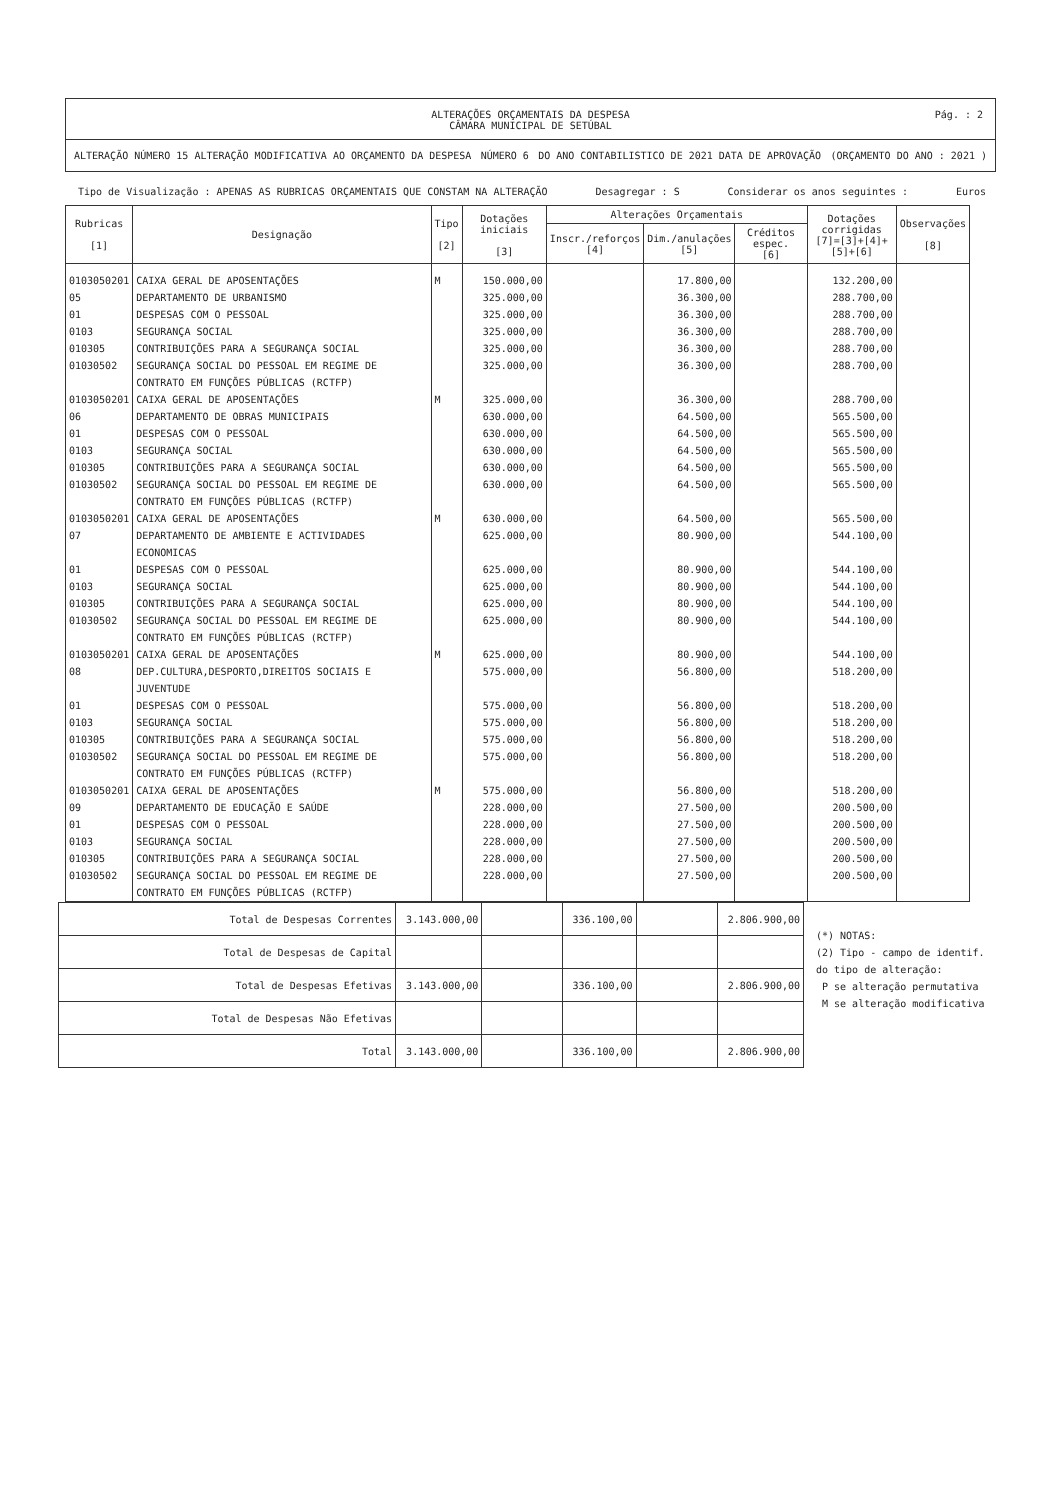ALTERAÇÕES ORÇAMENTAIS DA DESPESA
CÂMARA MUNICIPAL DE SETÚBAL
Pág. : 2
ALTERAÇÃO NÚMERO 15 ALTERAÇÃO MODIFICATIVA AO ORÇAMENTO DA DESPESA NÚMERO 6 DO ANO CONTABILISTICO DE 2021 DATA DE APROVAÇÃO (ORÇAMENTO DO ANO : 2021 )
Tipo de Visualização : APENAS AS RUBRICAS ORÇAMENTAIS QUE CONSTAM NA ALTERAÇÃO Desagregar : S Considerar os anos seguintes : Euros
| Rubricas [1] | Designação | Tipo [2] | Dotações iniciais [3] | Alterações Orçamentais | | | Dotações corrigidas [7]=[3]+[4]+[5]+[6] | Observações [8] |
| --- | --- | --- | --- | --- | --- | --- | --- | --- |
| | | | | Inscr./reforços [4] | Dim./anulações [5] | Créditos espec. [6] | | |
| 0103050201 | CAIXA GERAL DE APOSENTAÇÕES | M | 150.000,00 | | 17.800,00 | | 132.200,00 | |
| 05 | DEPARTAMENTO DE URBANISMO | | 325.000,00 | | 36.300,00 | | 288.700,00 | |
| 01 | DESPESAS COM O PESSOAL | | 325.000,00 | | 36.300,00 | | 288.700,00 | |
| 0103 | SEGURANÇA SOCIAL | | 325.000,00 | | 36.300,00 | | 288.700,00 | |
| 010305 | CONTRIBUIÇÕES PARA A SEGURANÇA SOCIAL | | 325.000,00 | | 36.300,00 | | 288.700,00 | |
| 01030502 | SEGURANÇA SOCIAL DO PESSOAL EM REGIME DE CONTRATO EM FUNÇÕES PÚBLICAS (RCTFP) | | 325.000,00 | | 36.300,00 | | 288.700,00 | |
| 0103050201 | CAIXA GERAL DE APOSENTAÇÕES | M | 325.000,00 | | 36.300,00 | | 288.700,00 | |
| 06 | DEPARTAMENTO DE OBRAS MUNICIPAIS | | 630.000,00 | | 64.500,00 | | 565.500,00 | |
| 01 | DESPESAS COM O PESSOAL | | 630.000,00 | | 64.500,00 | | 565.500,00 | |
| 0103 | SEGURANÇA SOCIAL | | 630.000,00 | | 64.500,00 | | 565.500,00 | |
| 010305 | CONTRIBUIÇÕES PARA A SEGURANÇA SOCIAL | | 630.000,00 | | 64.500,00 | | 565.500,00 | |
| 01030502 | SEGURANÇA SOCIAL DO PESSOAL EM REGIME DE CONTRATO EM FUNÇÕES PÚBLICAS (RCTFP) | | 630.000,00 | | 64.500,00 | | 565.500,00 | |
| 0103050201 | CAIXA GERAL DE APOSENTAÇÕES | M | 630.000,00 | | 64.500,00 | | 565.500,00 | |
| 07 | DEPARTAMENTO DE AMBIENTE E ACTIVIDADES ECONOMICAS | | 625.000,00 | | 80.900,00 | | 544.100,00 | |
| 01 | DESPESAS COM O PESSOAL | | 625.000,00 | | 80.900,00 | | 544.100,00 | |
| 0103 | SEGURANÇA SOCIAL | | 625.000,00 | | 80.900,00 | | 544.100,00 | |
| 010305 | CONTRIBUIÇÕES PARA A SEGURANÇA SOCIAL | | 625.000,00 | | 80.900,00 | | 544.100,00 | |
| 01030502 | SEGURANÇA SOCIAL DO PESSOAL EM REGIME DE CONTRATO EM FUNÇÕES PÚBLICAS (RCTFP) | | 625.000,00 | | 80.900,00 | | 544.100,00 | |
| 0103050201 | CAIXA GERAL DE APOSENTAÇÕES | M | 625.000,00 | | 80.900,00 | | 544.100,00 | |
| 08 | DEP.CULTURA,DESPORTO,DIREITOS SOCIAIS E JUVENTUDE | | 575.000,00 | | 56.800,00 | | 518.200,00 | |
| 01 | DESPESAS COM O PESSOAL | | 575.000,00 | | 56.800,00 | | 518.200,00 | |
| 0103 | SEGURANÇA SOCIAL | | 575.000,00 | | 56.800,00 | | 518.200,00 | |
| 010305 | CONTRIBUIÇÕES PARA A SEGURANÇA SOCIAL | | 575.000,00 | | 56.800,00 | | 518.200,00 | |
| 01030502 | SEGURANÇA SOCIAL DO PESSOAL EM REGIME DE CONTRATO EM FUNÇÕES PÚBLICAS (RCTFP) | | 575.000,00 | | 56.800,00 | | 518.200,00 | |
| 0103050201 | CAIXA GERAL DE APOSENTAÇÕES | M | 575.000,00 | | 56.800,00 | | 518.200,00 | |
| 09 | DEPARTAMENTO DE EDUCAÇÃO E SAÚDE | | 228.000,00 | | 27.500,00 | | 200.500,00 | |
| 01 | DESPESAS COM O PESSOAL | | 228.000,00 | | 27.500,00 | | 200.500,00 | |
| 0103 | SEGURANÇA SOCIAL | | 228.000,00 | | 27.500,00 | | 200.500,00 | |
| 010305 | CONTRIBUIÇÕES PARA A SEGURANÇA SOCIAL | | 228.000,00 | | 27.500,00 | | 200.500,00 | |
| 01030502 | SEGURANÇA SOCIAL DO PESSOAL EM REGIME DE CONTRATO EM FUNÇÕES PÚBLICAS (RCTFP) | | 228.000,00 | | 27.500,00 | | 200.500,00 | |
| Total de Despesas Correntes | 3.143.000,00 | | 336.100,00 | | 2.806.900,00 |
| Total de Despesas de Capital | | | | | |
| Total de Despesas Efetivas | 3.143.000,00 | | 336.100,00 | | 2.806.900,00 |
| Total de Despesas Não Efetivas | | | | | |
| Total | 3.143.000,00 | | 336.100,00 | | 2.806.900,00 |
(*) NOTAS:
(2) Tipo - campo de identif.
do tipo de alteração:
P se alteração permutativa
M se alteração modificativa